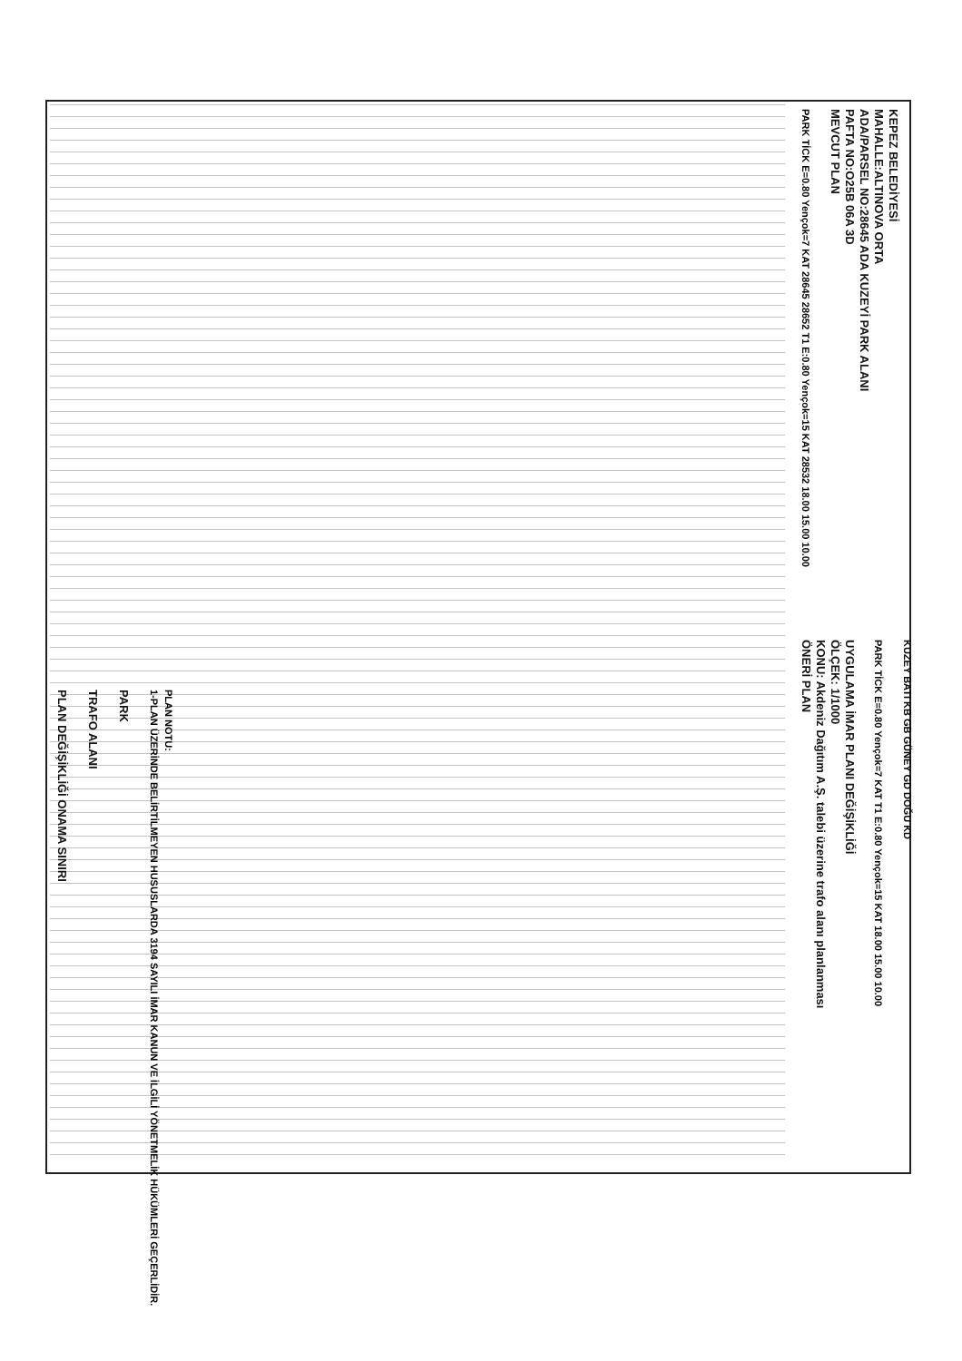KEPEZ BELEDİYESİ
MAHALLE:ALTINOVA ORTA
ADA/PARSEL NO:28645 ADA KUZEYİ PARK ALANI
PAFTA NO:O25B 06A 3D
MEVCUT PLAN
PARK TİCK E=0.80 Yençok=7 KAT 28645 28652 T1 E:0.80 Yençok=15 KAT 28532 18.00 15.00 10.00
UYGULAMA İMAR PLANI DEĞİŞİKLİĞİ
ÖLÇEK: 1/1000
KONU: Akdeniz Dağıtım A.Ş. talebi üzerine trafo alanı planlanması
ÖNERİ PLAN
PARK TİCK E=0.80 Yençok=7 KAT T1 E:0.80 Yençok=15 KAT 18.00 15.00 10.00
KUZEY BATI KB GB GÜNEY GD DOĞU KD
PLAN DEĞİŞİKLİĞİ ONAMA SINIRI
TRAFO ALANI
PARK
PLAN NOTU:
1-PLAN ÜZERİNDE BELİRTİLMEYEN HUSUSLARDA 3194 SAYILI İMAR KANUN VE İLGİLİ YÖNETMELİK HÜKÜMLERİ GEÇERLİDİR.